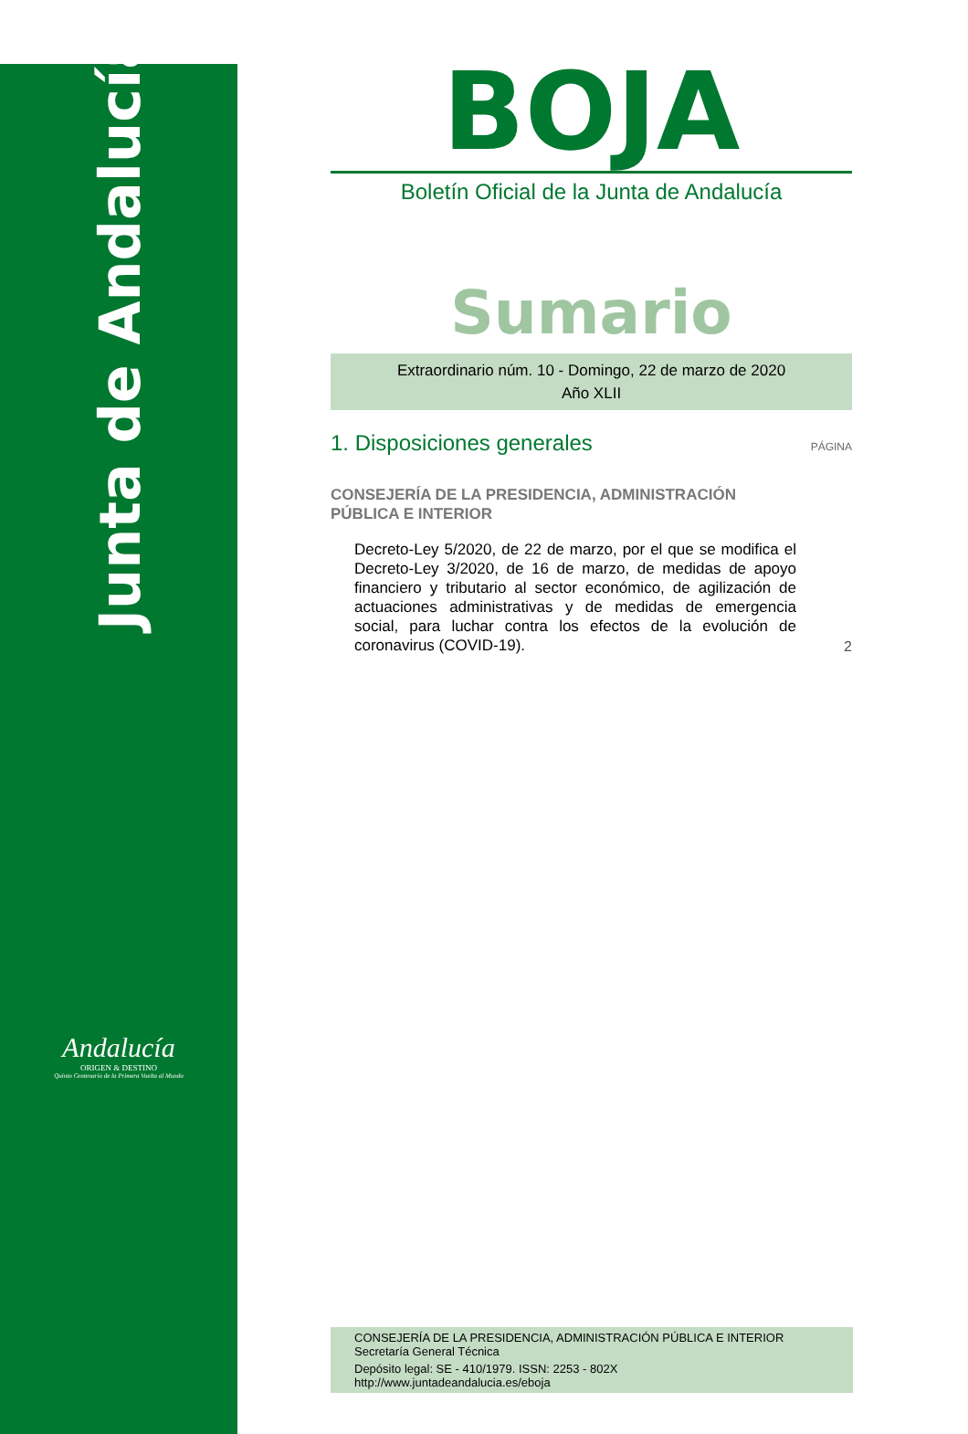Junta de Andalucía
Andalucía
ORIGEN & DESTINO
Quinto Centenario de la Primera Vuelta al Mundo
BOJA
Boletín Oficial de la Junta de Andalucía
Sumario
Extraordinario núm. 10 - Domingo, 22 de marzo de 2020
Año XLII
1. Disposiciones generales
PÁGINA
CONSEJERÍA DE LA PRESIDENCIA, ADMINISTRACIÓN
PÚBLICA E INTERIOR
Decreto-Ley 5/2020, de 22 de marzo, por el que se modifica el Decreto-Ley 3/2020, de 16 de marzo, de medidas de apoyo financiero y tributario al sector económico, de agilización de actuaciones administrativas y de medidas de emergencia social, para luchar contra los efectos de la evolución de coronavirus (COVID-19).
2
CONSEJERÍA DE LA PRESIDENCIA, ADMINISTRACIÓN PÚBLICA E INTERIOR
Secretaría General Técnica
Depósito legal: SE - 410/1979. ISSN: 2253 - 802X
http://www.juntadeandalucia.es/eboja